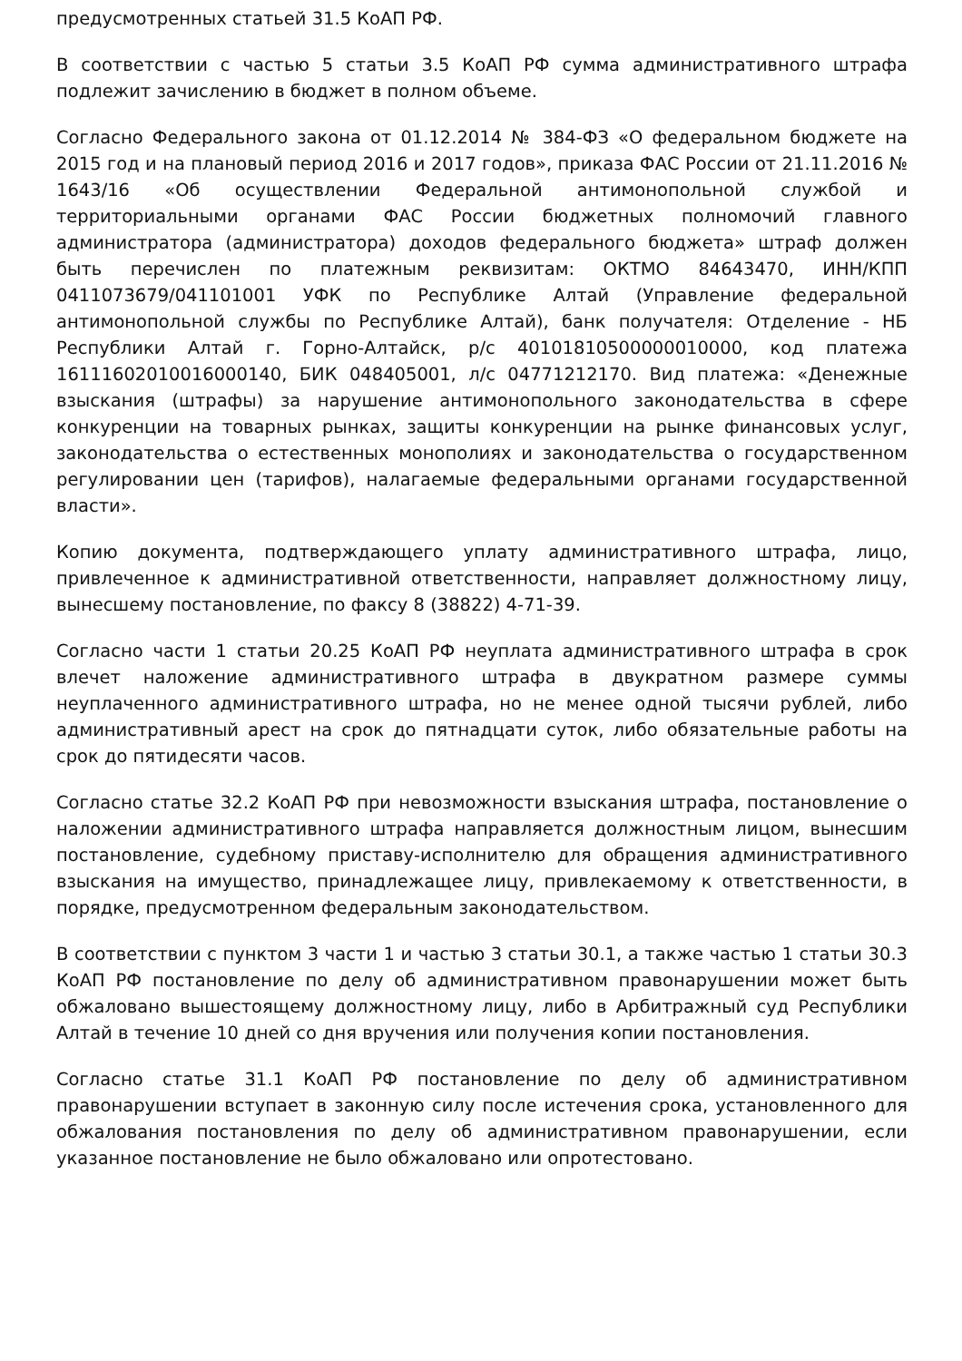предусмотренных статьей 31.5 КоАП РФ.
В соответствии с частью 5 статьи 3.5 КоАП РФ сумма административного штрафа подлежит зачислению в бюджет в полном объеме.
Согласно Федерального закона от 01.12.2014 № 384-ФЗ «О федеральном бюджете на 2015 год и на плановый период 2016 и 2017 годов», приказа ФАС России от 21.11.2016 № 1643/16 «Об осуществлении Федеральной антимонопольной службой и территориальными органами ФАС России бюджетных полномочий главного администратора (администратора) доходов федерального бюджета» штраф должен быть перечислен по платежным реквизитам: ОКТМО 84643470, ИНН/КПП 0411073679/041101001 УФК по Республике Алтай (Управление федеральной антимонопольной службы по Республике Алтай), банк получателя: Отделение - НБ Республики Алтай г. Горно-Алтайск, р/с 40101810500000010000, код платежа 16111602010016000140, БИК 048405001, л/с 04771212170. Вид платежа: «Денежные взыскания (штрафы) за нарушение антимонопольного законодательства в сфере конкуренции на товарных рынках, защиты конкуренции на рынке финансовых услуг, законодательства о естественных монополиях и законодательства о государственном регулировании цен (тарифов), налагаемые федеральными органами государственной власти».
Копию документа, подтверждающего уплату административного штрафа, лицо, привлеченное к административной ответственности, направляет должностному лицу, вынесшему постановление, по факсу 8 (38822) 4-71-39.
Согласно части 1 статьи 20.25 КоАП РФ неуплата административного штрафа в срок влечет наложение административного штрафа в двукратном размере суммы неуплаченного административного штрафа, но не менее одной тысячи рублей, либо административный арест на срок до пятнадцати суток, либо обязательные работы на срок до пятидесяти часов.
Согласно статье 32.2 КоАП РФ при невозможности взыскания штрафа, постановление о наложении административного штрафа направляется должностным лицом, вынесшим постановление, судебному приставу-исполнителю для обращения административного взыскания на имущество, принадлежащее лицу, привлекаемому к ответственности, в порядке, предусмотренном федеральным законодательством.
В соответствии с пунктом 3 части 1 и частью 3 статьи 30.1, а также частью 1 статьи 30.3 КоАП РФ постановление по делу об административном правонарушении может быть обжаловано вышестоящему должностному лицу, либо в Арбитражный суд Республики Алтай в течение 10 дней со дня вручения или получения копии постановления.
Согласно статье 31.1 КоАП РФ постановление по делу об административном правонарушении вступает в законную силу после истечения срока, установленного для обжалования постановления по делу об административном правонарушении, если указанное постановление не было обжаловано или опротестовано.